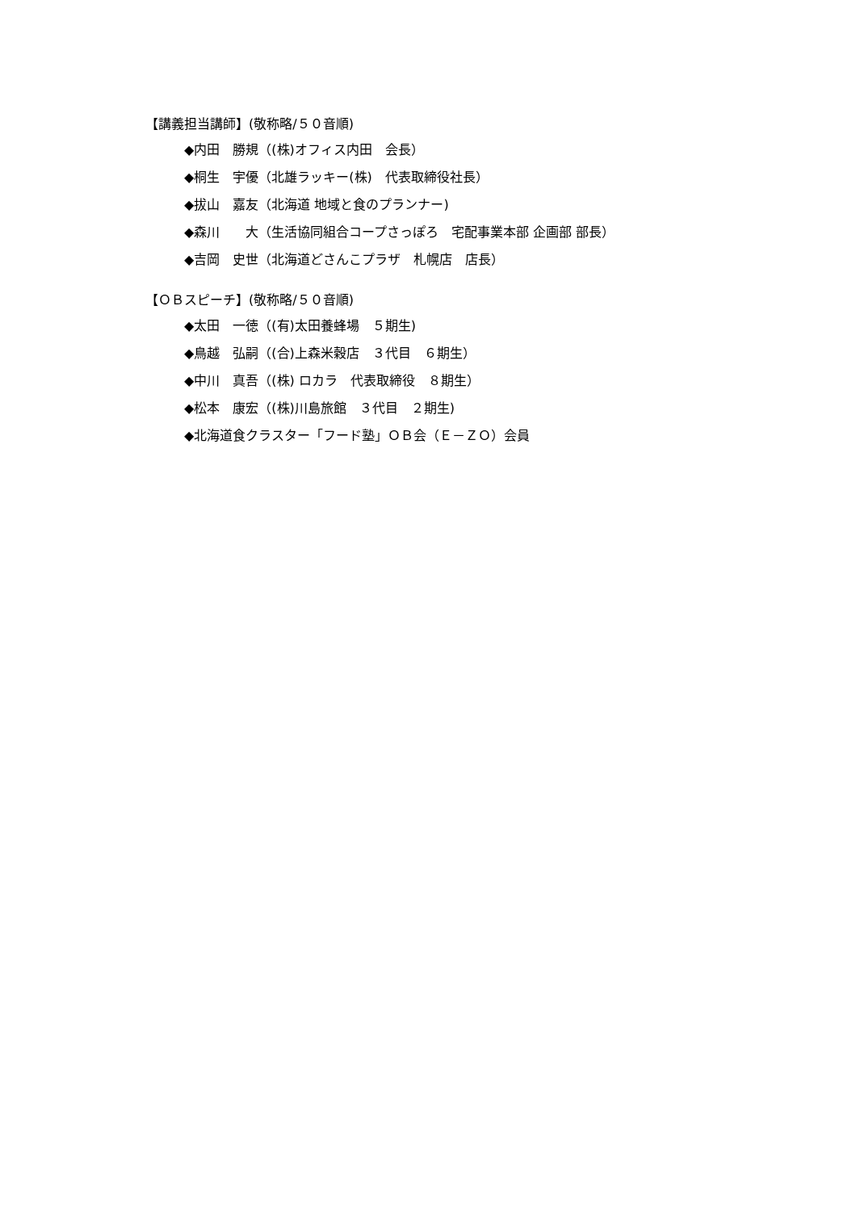【講義担当講師】(敬称略/５０音順)
◆内田　勝規（(株)オフィス内田　会長）
◆桐生　宇優（北雄ラッキー(株)　代表取締役社長）
◆拔山　嘉友（北海道 地域と食のプランナー)
◆森川　　大（生活協同組合コープさっぽろ　宅配事業本部 企画部 部長）
◆吉岡　史世（北海道どさんこプラザ　札幌店　店長）
【ＯＢスピーチ】(敬称略/５０音順)
◆太田　一徳（(有)太田養蜂場　５期生)
◆鳥越　弘嗣（(合)上森米穀店　３代目　６期生）
◆中川　真吾（(株) ロカラ　代表取締役　８期生）
◆松本　康宏（(株)川島旅館　３代目　２期生)
◆北海道食クラスター「フード塾」ＯＢ会（Ｅ－ＺＯ）会員